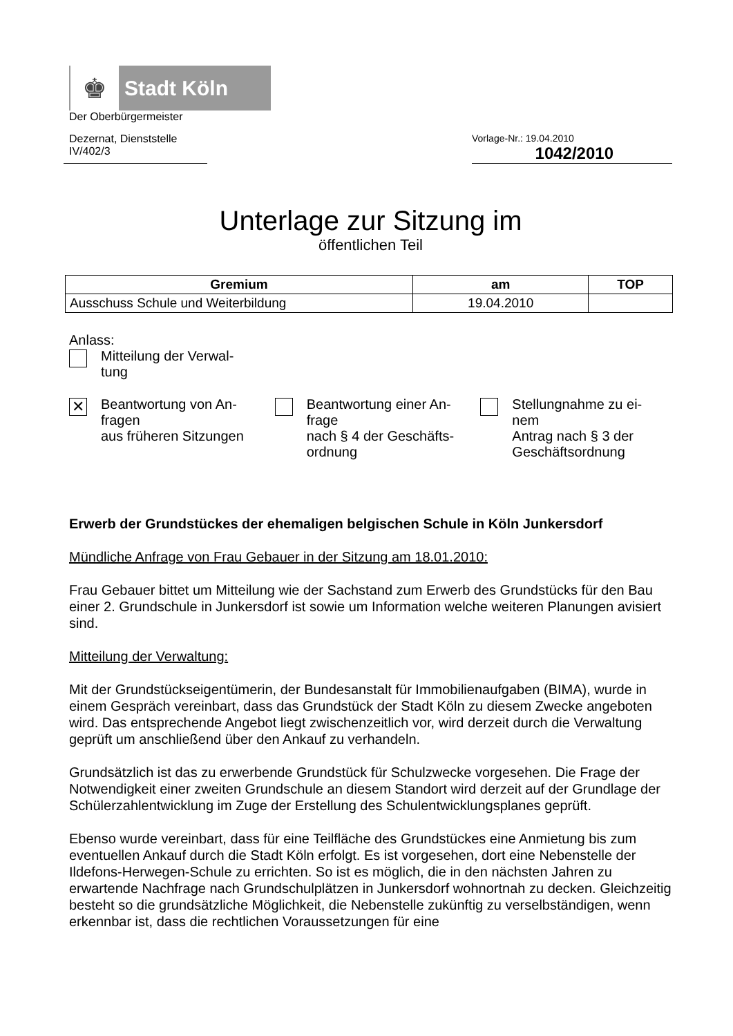♚
Stadt Köln
Der Oberbürgermeister
Dezernat, Dienststelle
IV/402/3
Vorlage-Nr.: 19.04.2010
1042/2010
Unterlage zur Sitzung im
öffentlichen Teil
| Gremium | am | TOP |
| --- | --- | --- |
| Ausschuss Schule und Weiterbildung | 19.04.2010 | |
Anlass:
Mitteilung der Verwal-
tung
✕
Beantwortung von An-
fragen
aus früheren Sitzungen
Beantwortung einer An-
frage
nach § 4 der Geschäfts-
ordnung
Stellungnahme zu ei-
nem
Antrag nach § 3 der
Geschäftsordnung
Erwerb der Grundstückes der ehemaligen belgischen Schule in Köln Junkersdorf
Mündliche Anfrage von Frau Gebauer in der Sitzung am 18.01.2010:
Frau Gebauer bittet um Mitteilung wie der Sachstand zum Erwerb des Grundstücks für den Bau einer 2. Grundschule in Junkersdorf ist sowie um Information welche weiteren Planungen avisiert sind.
Mitteilung der Verwaltung:
Mit der Grundstückseigentümerin, der Bundesanstalt für Immobilienaufgaben (BIMA), wurde in einem Gespräch vereinbart, dass das Grundstück der Stadt Köln zu diesem Zwecke angeboten wird. Das entsprechende Angebot liegt zwischenzeitlich vor, wird derzeit durch die Verwaltung geprüft um anschließend über den Ankauf zu verhandeln.
Grundsätzlich ist das zu erwerbende Grundstück für Schulzwecke vorgesehen. Die Frage der Notwendigkeit einer zweiten Grundschule an diesem Standort wird derzeit auf der Grundlage der Schülerzahlentwicklung im Zuge der Erstellung des Schulentwicklungsplanes geprüft.
Ebenso wurde vereinbart, dass für eine Teilfläche des Grundstückes eine Anmietung bis zum eventuellen Ankauf durch die Stadt Köln erfolgt. Es ist vorgesehen, dort eine Nebenstelle der Ildefons-Herwegen-Schule zu errichten. So ist es möglich, die in den nächsten Jahren zu erwartende Nachfrage nach Grundschulplätzen in Junkersdorf wohnortnah zu decken. Gleichzeitig besteht so die grundsätzliche Möglichkeit, die Nebenstelle zukünftig zu verselbständigen, wenn erkennbar ist, dass die rechtlichen Voraussetzungen für eine